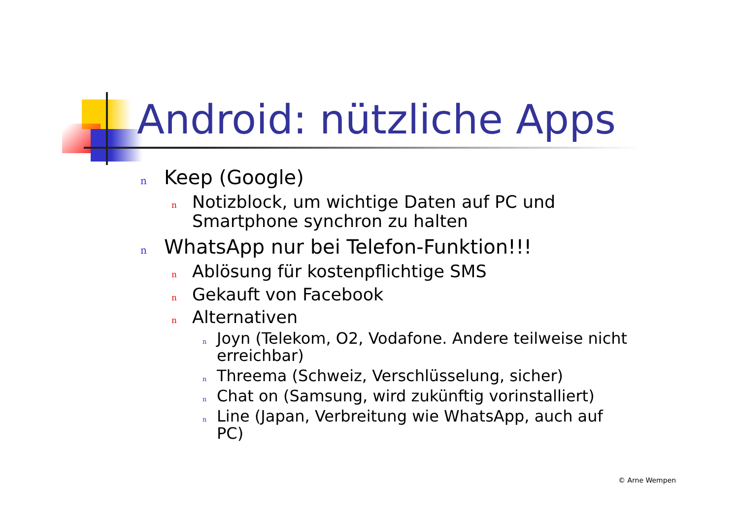Android: nützliche Apps
n Keep (Google)
n Notizblock, um wichtige Daten auf PC und Smartphone synchron zu halten
n WhatsApp nur bei Telefon-Funktion!!!
n Ablösung für kostenpflichtige SMS
n Gekauft von Facebook
n Alternativen
n Joyn (Telekom, O2, Vodafone. Andere teilweise nicht erreichbar)
n Threema (Schweiz, Verschlüsselung, sicher)
n Chat on (Samsung, wird zukünftig vorinstalliert)
n Line (Japan, Verbreitung wie WhatsApp, auch auf PC)
© Arne Wempen